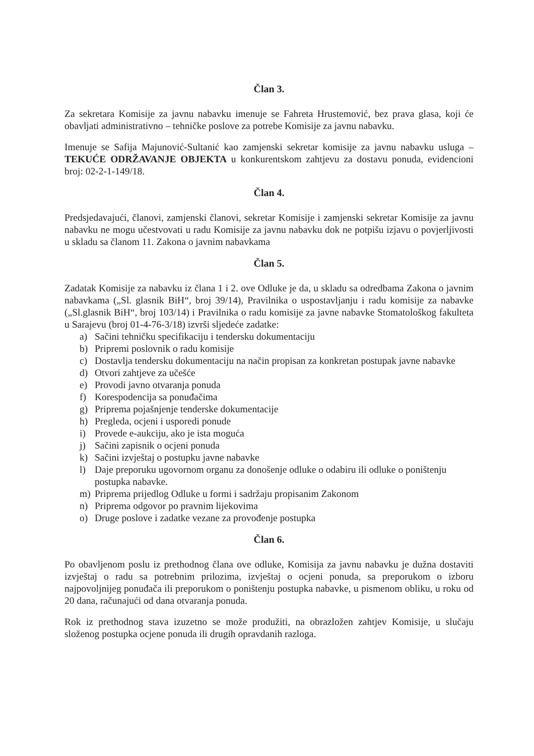Član 3.
Za sekretara Komisije za javnu nabavku imenuje se Fahreta Hrustemović, bez prava glasa, koji će obavljati administrativno – tehničke poslove za potrebe Komisije za javnu nabavku.
Imenuje se Safija Majunović-Sultanić kao zamjenski sekretar komisije za javnu nabavku usluga – TEKUĆE ODRŽAVANJE OBJEKTA u konkurentskom zahtjevu za dostavu ponuda, evidencioni broj: 02-2-1-149/18.
Član 4.
Predsjedavajući, članovi, zamjenski članovi, sekretar Komisije i zamjenski sekretar Komisije za javnu nabavku ne mogu učestvovati u radu Komisije za javnu nabavku dok ne potpišu izjavu o povjerljivosti u skladu sa članom 11. Zakona o javnim nabavkama
Član 5.
Zadatak Komisije za nabavku iz člana 1 i 2. ove Odluke je da, u skladu sa odredbama Zakona o javnim nabavkama („Sl. glasnik BiH“, broj 39/14), Pravilnika o uspostavljanju i radu komisije za nabavke („Sl.glasnik BiH“, broj 103/14) i Pravilnika o radu komisije za javne nabavke Stomatološkog fakulteta u Sarajevu (broj 01-4-76-3/18) izvrši sljedeće zadatke:
a) Sačini tehničku specifikaciju i tendersku dokumentaciju
b) Pripremi poslovnik o radu komisije
c) Dostavlja tendersku dokumentaciju na način propisan za konkretan postupak javne nabavke
d) Otvori zahtjeve za učešće
e) Provodi javno otvaranja ponuda
f) Korespodencija sa ponuđačima
g) Priprema pojašnjenje tenderske dokumentacije
h) Pregleda, ocjeni i usporedi ponude
i) Provede e-aukciju, ako je ista moguća
j) Sačini zapisnik o ocjeni ponuda
k) Sačini izvještaj o postupku javne nabavke
l) Daje preporuku ugovornom organu za donošenje odluke o odabiru ili odluke o poništenju postupka nabavke.
m) Priprema prijedlog Odluke u formi i sadržaju propisanim Zakonom
n) Priprema odgovor po pravnim lijekovima
o) Druge poslove i zadatke vezane za provođenje postupka
Član 6.
Po obavljenom poslu iz prethodnog člana ove odluke, Komisija za javnu nabavku je dužna dostaviti izvještaj o radu sa potrebnim prilozima, izvještaj o ocjeni ponuda, sa preporukom o izboru najpovoljnijeg ponuđača ili preporukom o poništenju postupka nabavke, u pismenom obliku, u roku od 20 dana, računajući od dana otvaranja ponuda.
Rok iz prethodnog stava izuzetno se može produžiti, na obrazložen zahtjev Komisije, u slučaju složenog postupka ocjene ponuda ili drugih opravdanih razloga.